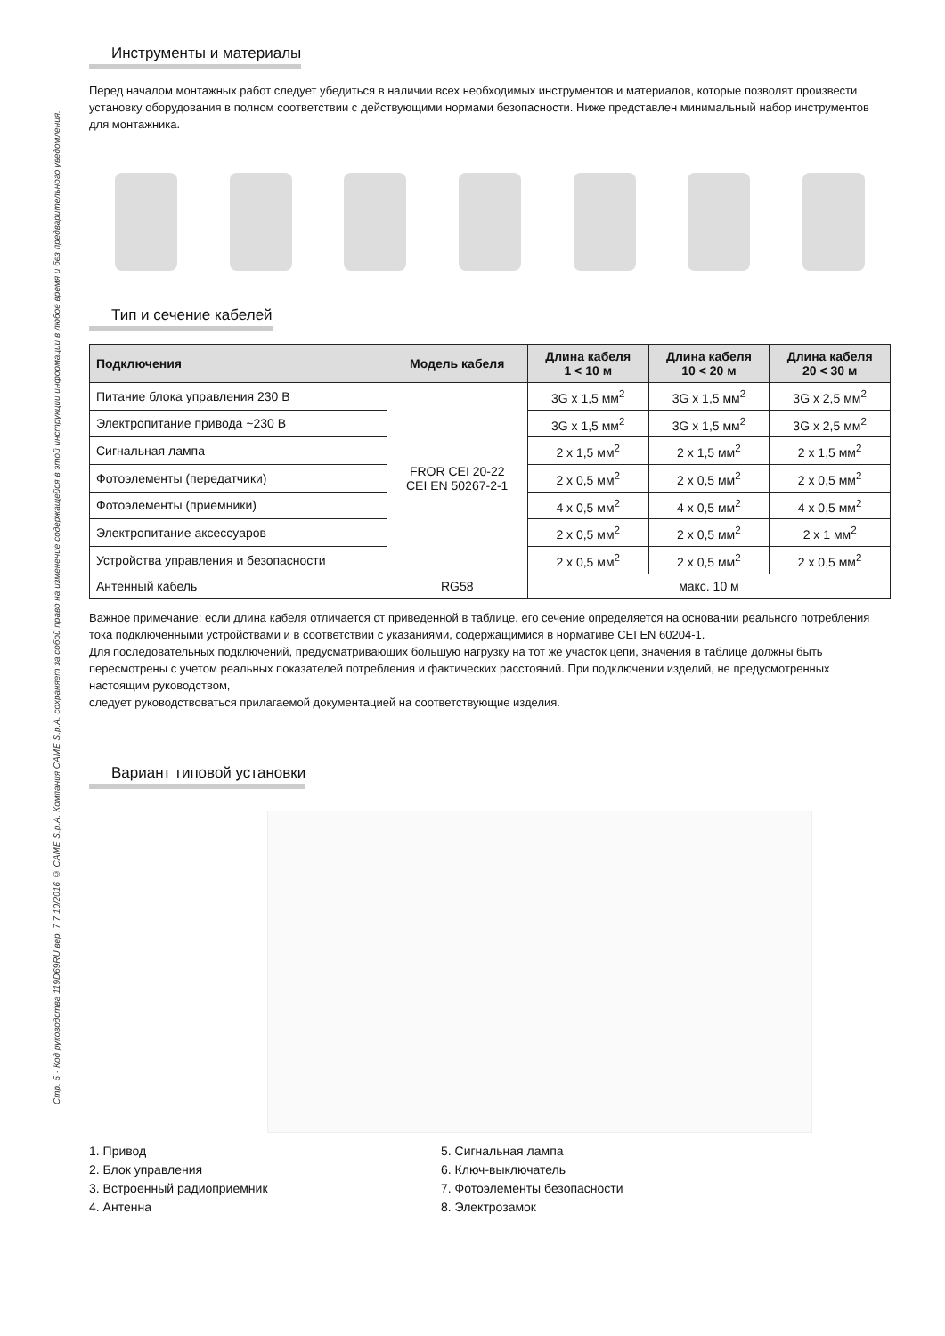Стр. 5 - Код руководства 119D69RU вер. 7 7 10/2016 © CAME S.p.A. Компания CAME S.p.A. сохраняет за собой право на изменение содержащейся в этой инструкции информации в любое время и без предварительного уведомления.
Инструменты и материалы
Перед началом монтажных работ следует убедиться в наличии всех необходимых инструментов и материалов, которые позволят произвести установку оборудования в полном соответствии с действующими нормами безопасности. Ниже представлен минимальный набор инструментов для монтажника.
Тип и сечение кабелей
| Подключения | Модель кабеля | Длина кабеля 1 < 10 м | Длина кабеля 10 < 20 м | Длина кабеля 20 < 30 м |
| --- | --- | --- | --- | --- |
| Питание блока управления 230 В | FROR CEI 20-22 CEI EN 50267-2-1 | 3G x 1,5 мм<sup>2</sup> | 3G x 1,5 мм<sup>2</sup> | 3G x 2,5 мм<sup>2</sup> |
| Электропитание привода ~230 В | | 3G x 1,5 мм<sup>2</sup> | 3G x 1,5 мм<sup>2</sup> | 3G x 2,5 мм<sup>2</sup> |
| Сигнальная лампа | | 2 x 1,5 мм<sup>2</sup> | 2 x 1,5 мм<sup>2</sup> | 2 x 1,5 мм<sup>2</sup> |
| Фотоэлементы (передатчики) | | 2 x 0,5 мм<sup>2</sup> | 2 x 0,5 мм<sup>2</sup> | 2 x 0,5 мм<sup>2</sup> |
| Фотоэлементы (приемники) | | 4 x 0,5 мм<sup>2</sup> | 4 x 0,5 мм<sup>2</sup> | 4 x 0,5 мм<sup>2</sup> |
| Электропитание аксессуаров | | 2 x 0,5 мм<sup>2</sup> | 2 x 0,5 мм<sup>2</sup> | 2 x 1 мм<sup>2</sup> |
| Устройства управления и безопасности | | 2 x 0,5 мм<sup>2</sup> | 2 x 0,5 мм<sup>2</sup> | 2 x 0,5 мм<sup>2</sup> |
| Антенный кабель | RG58 | макс. 10 м | | |
Важное примечание: если длина кабеля отличается от приведенной в таблице, его сечение определяется на основании реального потребления тока подключенными устройствами и в соответствии с указаниями, содержащимися в нормативе CEI EN 60204-1.
Для последовательных подключений, предусматривающих большую нагрузку на тот же участок цепи, значения в таблице должны быть пересмотрены с учетом реальных показателей потребления и фактических расстояний. При подключении изделий, не предусмотренных настоящим руководством,
следует руководствоваться прилагаемой документацией на соответствующие изделия.
Вариант типовой установки
1. Привод
2. Блок управления
3. Встроенный радиоприемник
4. Антенна
5. Сигнальная лампа
6. Ключ-выключатель
7. Фотоэлементы безопасности
8. Электрозамок